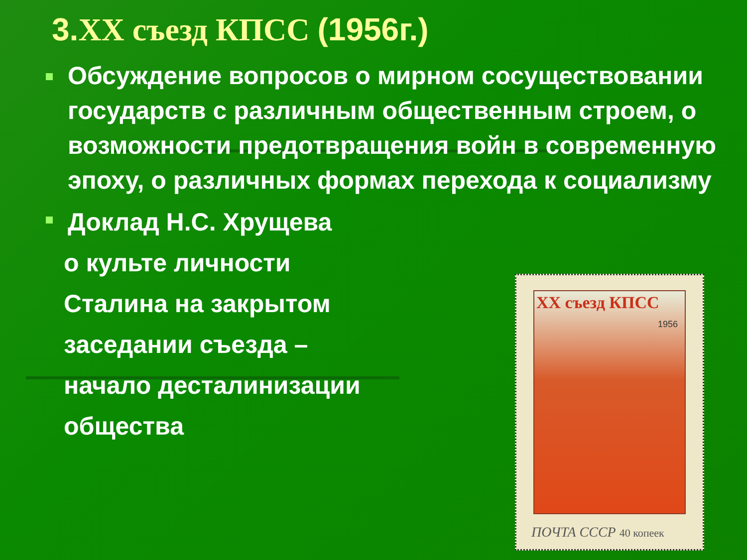3. XX съезд КПСС (1956г.)
Обсуждение вопросов о мирном сосуществовании государств с различным общественным строем, о возможности предотвращения войн в современную эпоху, о различных формах перехода к социализму
Доклад Н.С. Хрущева
о культе личности
Сталина на закрытом
заседании съезда –
начало десталинизации
общества
XX съезд КПСС
1956
ПОЧТА СССР 40 копеек